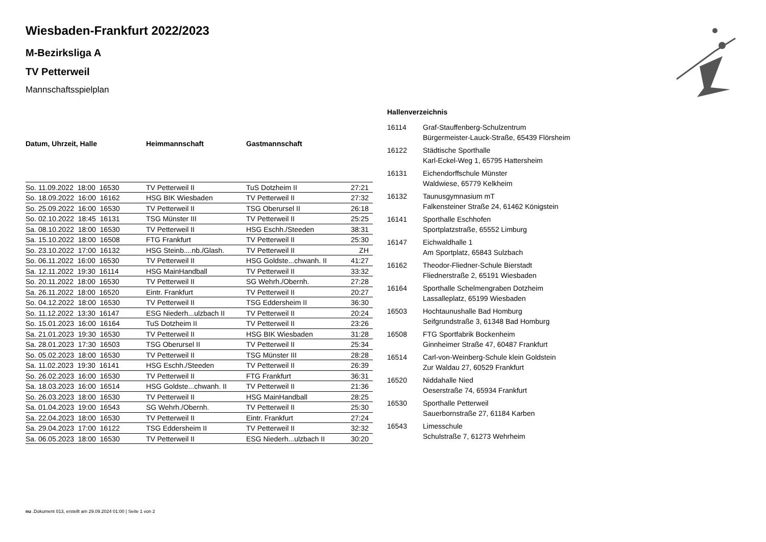Wiesbaden-Frankfurt 2022/2023
M-Bezirksliga A
TV Petterweil
Mannschaftsspielplan
| Datum, Uhrzeit, Halle | Heimmannschaft | Gastmannschaft | |
| --- | --- | --- | --- |
| So. 11.09.2022 18:00 16530 | TV Petterweil II | TuS Dotzheim II | 27:21 |
| So. 18.09.2022 16:00 16162 | HSG BIK Wiesbaden | TV Petterweil II | 27:32 |
| So. 25.09.2022 16:00 16530 | TV Petterweil II | TSG Oberursel II | 26:18 |
| So. 02.10.2022 18:45 16131 | TSG Münster III | TV Petterweil II | 25:25 |
| Sa. 08.10.2022 18:00 16530 | TV Petterweil II | HSG Eschh./Steeden | 38:31 |
| Sa. 15.10.2022 18:00 16508 | FTG Frankfurt | TV Petterweil II | 25:30 |
| So. 23.10.2022 17:00 16132 | HSG Steinb....nb./Glash. | TV Petterweil II | ZH |
| So. 06.11.2022 16:00 16530 | TV Petterweil II | HSG Goldste...chwanh. II | 41:27 |
| Sa. 12.11.2022 19:30 16114 | HSG MainHandball | TV Petterweil II | 33:32 |
| So. 20.11.2022 18:00 16530 | TV Petterweil II | SG Wehrh./Obernh. | 27:28 |
| Sa. 26.11.2022 18:00 16520 | Eintr. Frankfurt | TV Petterweil II | 20:27 |
| So. 04.12.2022 18:00 16530 | TV Petterweil II | TSG Eddersheim II | 36:30 |
| So. 11.12.2022 13:30 16147 | ESG Niederh...ulzbach II | TV Petterweil II | 20:24 |
| So. 15.01.2023 16:00 16164 | TuS Dotzheim II | TV Petterweil II | 23:26 |
| Sa. 21.01.2023 19:30 16530 | TV Petterweil II | HSG BIK Wiesbaden | 31:28 |
| Sa. 28.01.2023 17:30 16503 | TSG Oberursel II | TV Petterweil II | 25:34 |
| So. 05.02.2023 18:00 16530 | TV Petterweil II | TSG Münster III | 28:28 |
| Sa. 11.02.2023 19:30 16141 | HSG Eschh./Steeden | TV Petterweil II | 26:39 |
| So. 26.02.2023 16:00 16530 | TV Petterweil II | FTG Frankfurt | 36:31 |
| Sa. 18.03.2023 16:00 16514 | HSG Goldste...chwanh. II | TV Petterweil II | 21:36 |
| So. 26.03.2023 18:00 16530 | TV Petterweil II | HSG MainHandball | 28:25 |
| Sa. 01.04.2023 19:00 16543 | SG Wehrh./Obernh. | TV Petterweil II | 25:30 |
| Sa. 22.04.2023 18:00 16530 | TV Petterweil II | Eintr. Frankfurt | 27:24 |
| Sa. 29.04.2023 17:00 16122 | TSG Eddersheim II | TV Petterweil II | 32:32 |
| Sa. 06.05.2023 18:00 16530 | TV Petterweil II | ESG Niederh...ulzbach II | 30:20 |
Hallenverzeichnis
| 16114 | Graf-Stauffenberg-Schulzentrum Bürgermeister-Lauck-Straße, 65439 Flörsheim |
| 16122 | Städtische Sporthalle Karl-Eckel-Weg 1, 65795 Hattersheim |
| 16131 | Eichendorffschule Münster Waldwiese, 65779 Kelkheim |
| 16132 | Taunusgymnasium mT Falkensteiner Straße 24, 61462 Königstein |
| 16141 | Sporthalle Eschhofen Sportplatzstraße, 65552 Limburg |
| 16147 | Eichwaldhalle 1 Am Sportplatz, 65843 Sulzbach |
| 16162 | Theodor-Fliedner-Schule Bierstadt Fliednerstraße 2, 65191 Wiesbaden |
| 16164 | Sporthalle Schelmengraben Dotzheim Lassalleplatz, 65199 Wiesbaden |
| 16503 | Hochtaunushalle Bad Homburg Seifgrundstraße 3, 61348 Bad Homburg |
| 16508 | FTG Sportfabrik Bockenheim Ginnheimer Straße 47, 60487 Frankfurt |
| 16514 | Carl-von-Weinberg-Schule klein Goldstein Zur Waldau 27, 60529 Frankfurt |
| 16520 | Niddahalle Nied Oeserstraße 74, 65934 Frankfurt |
| 16530 | Sporthalle Petterweil Sauerbornstraße 27, 61184 Karben |
| 16543 | Limesschule Schulstraße 7, 61273 Wehrheim |
nu .Dokument 013, erstellt am 29.09.2024 01:00 | Seite 1 von 2